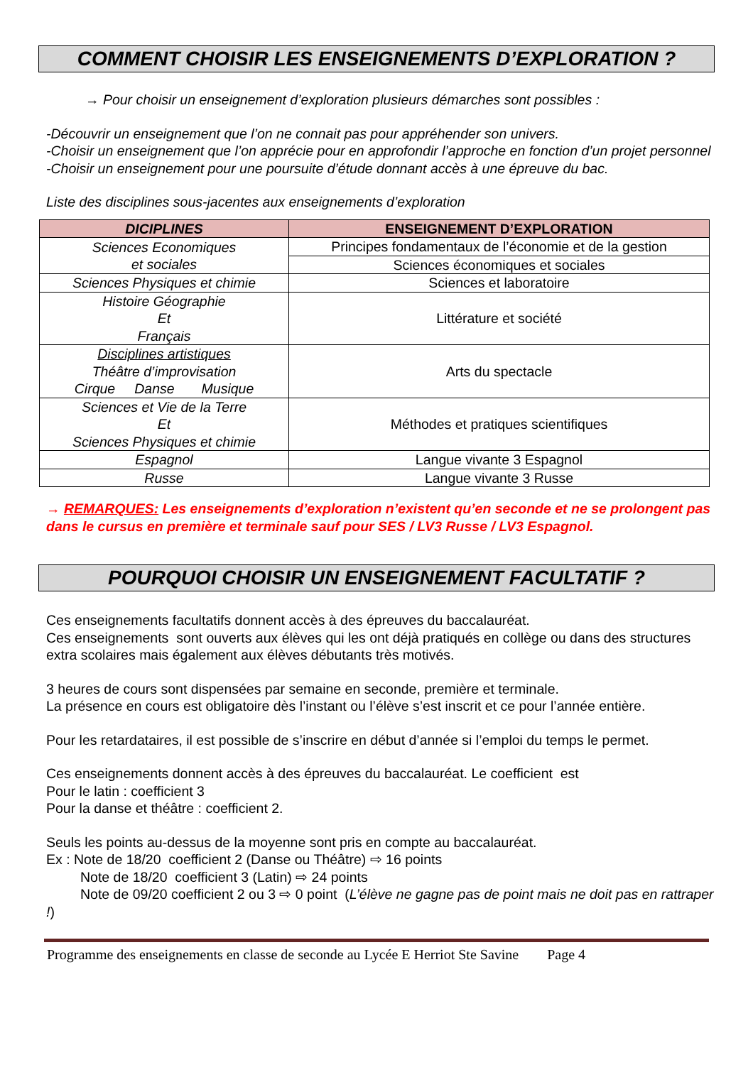COMMENT CHOISIR LES ENSEIGNEMENTS D’EXPLORATION ?
→ Pour choisir un enseignement d’exploration plusieurs démarches sont possibles :
-Découvrir un enseignement que l’on ne connait pas pour appréhender son univers.
-Choisir un enseignement que l’on apprécie pour en approfondir l’approche en fonction d’un projet personnel
-Choisir un enseignement pour une poursuite d’étude donnant accès à une épreuve du bac.
Liste des disciplines sous-jacentes aux enseignements d’exploration
| DICIPLINES | ENSEIGNEMENT D’EXPLORATION |
| --- | --- |
| Sciences Economiques et sociales | Principes fondamentaux de l’économie et de la gestion |
| | Sciences économiques et sociales |
| Sciences Physiques et chimie | Sciences et laboratoire |
| Histoire Géographie Et Français | Littérature et société |
| Disciplines artistiques Théâtre d’improvisation Cirque Danse Musique | Arts du spectacle |
| Sciences et Vie de la Terre Et Sciences Physiques et chimie | Méthodes et pratiques scientifiques |
| Espagnol | Langue vivante 3 Espagnol |
| Russe | Langue vivante 3 Russe |
→ REMARQUES: Les enseignements d’exploration n’existent qu’en seconde et ne se prolongent pas dans le cursus en première et terminale sauf pour SES / LV3 Russe / LV3 Espagnol.
POURQUOI CHOISIR UN ENSEIGNEMENT FACULTATIF ?
Ces enseignements facultatifs donnent accès à des épreuves du baccalauréat.
Ces enseignements sont ouverts aux élèves qui les ont déjà pratiqués en collège ou dans des structures extra scolaires mais également aux élèves débutants très motivés.
3 heures de cours sont dispensées par semaine en seconde, première et terminale.
La présence en cours est obligatoire dès l’instant ou l’élève s’est inscrit et ce pour l’année entière.
Pour les retardataires, il est possible de s’inscrire en début d’année si l’emploi du temps le permet.
Ces enseignements donnent accès à des épreuves du baccalauréat. Le coefficient est
Pour le latin : coefficient 3
Pour la danse et théâtre : coefficient 2.
Seuls les points au-dessus de la moyenne sont pris en compte au baccalauréat.
Ex : Note de 18/20 coefficient 2 (Danse ou Théâtre) ⇨ 16 points
Note de 18/20 coefficient 3 (Latin) ⇨ 24 points
Note de 09/20 coefficient 2 ou 3 ⇨ 0 point (L’élève ne gagne pas de point mais ne doit pas en rattraper !)
Programme des enseignements en classe de seconde au Lycée E Herriot Ste Savine Page 4